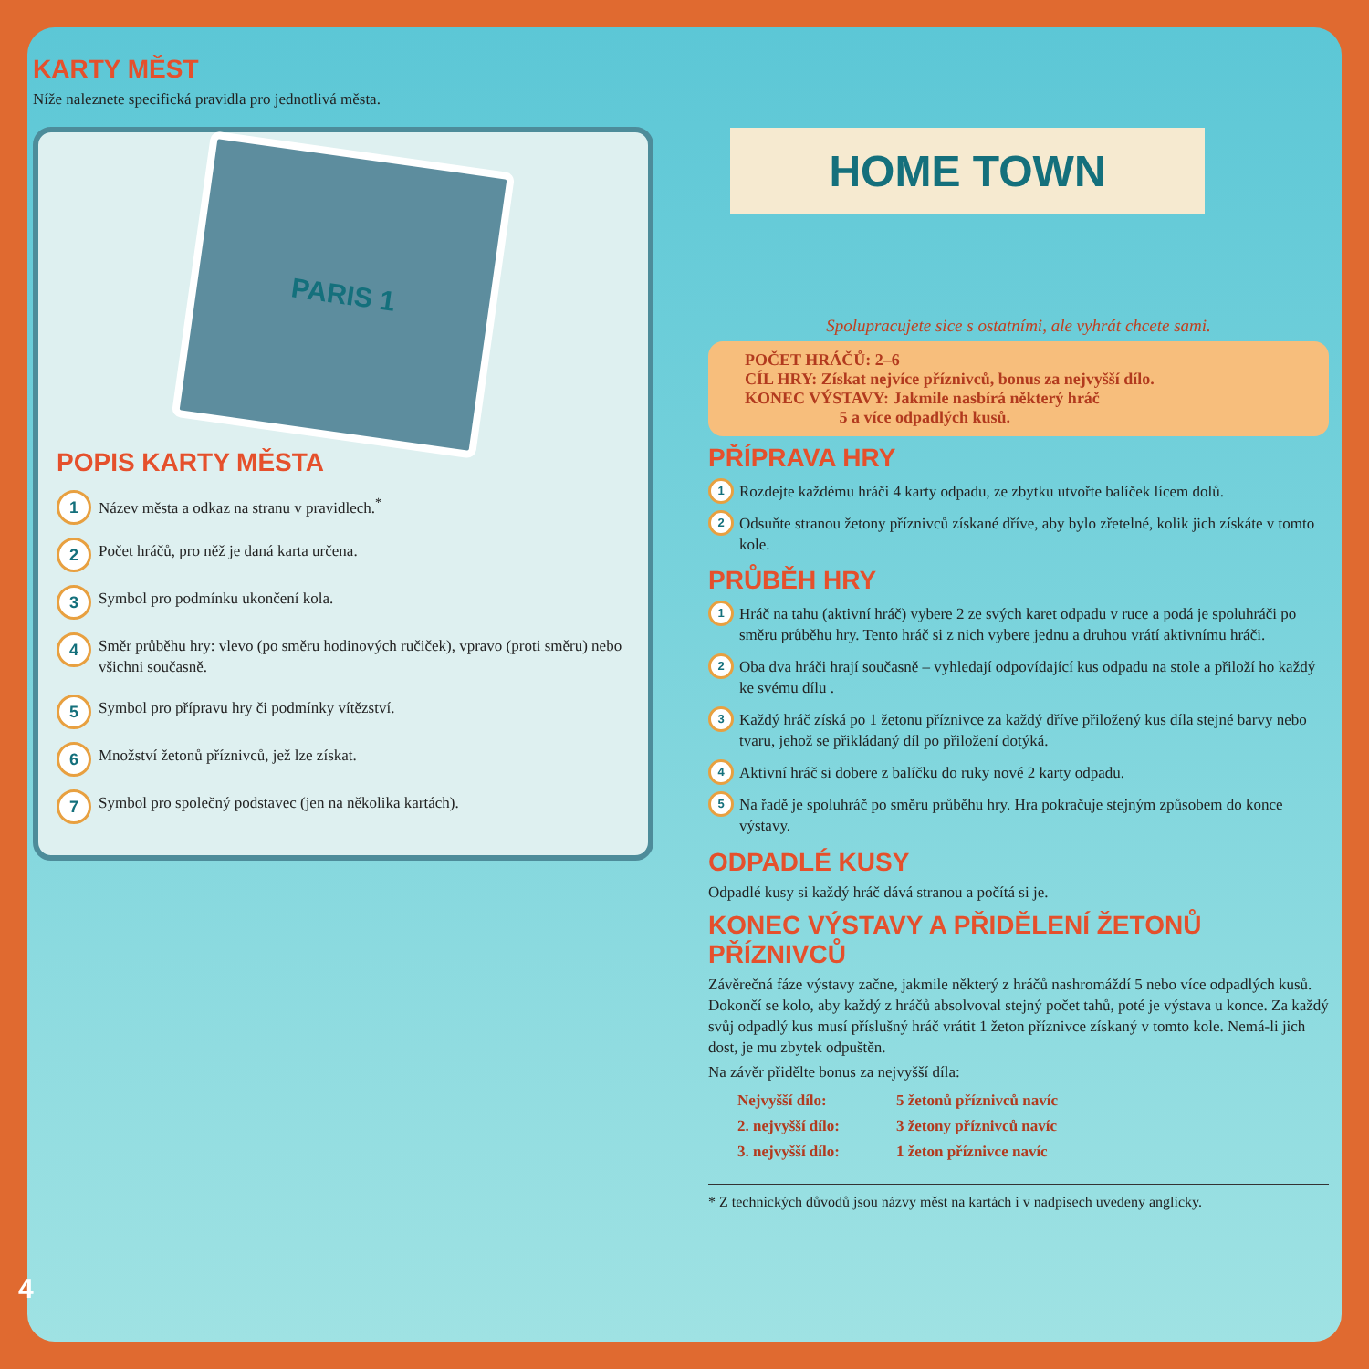KARTY MĚST
Níže naleznete specifická pravidla pro jednotlivá města.
PARIS 1
POPIS KARTY MĚSTA
1
Název města a odkaz na stranu v pravidlech.<sup>*</sup>
2
Počet hráčů, pro něž je daná karta určena.
3
Symbol pro podmínku ukončení kola.
4
Směr průběhu hry: vlevo (po směru hodinových ručiček), vpravo (proti směru) nebo všichni současně.
5
Symbol pro přípravu hry či podmínky vítězství.
6
Množství žetonů příznivců, jež lze získat.
7
Symbol pro společný podstavec (jen na několika kartách).
Spolupracujete sice s ostatními, ale vyhrát chcete sami.
POČET HRÁČŮ: 2–6
CÍL HRY: Získat nejvíce příznivců, bonus za nejvyšší dílo.
KONEC VÝSTAVY: Jakmile nasbírá některý hráč
5 a více odpadlých kusů.
PŘÍPRAVA HRY
1
Rozdejte každému hráči 4 karty odpadu, ze zbytku utvořte balíček lícem dolů.
2
Odsuňte stranou žetony příznivců získané dříve, aby bylo zřetelné, kolik jich získáte v tomto kole.
PRŮBĚH HRY
1
Hráč na tahu (aktivní hráč) vybere 2 ze svých karet odpadu v ruce a podá je spoluhráči po směru průběhu hry. Tento hráč si z nich vybere jednu a druhou vrátí aktivnímu hráči.
2
Oba dva hráči hrají současně – vyhledají odpovídající kus odpadu na stole a přiloží ho každý ke svému dílu .
3
Každý hráč získá po 1 žetonu příznivce za každý dříve přiložený kus díla stejné barvy nebo tvaru, jehož se přikládaný díl po přiložení dotýká.
4
Aktivní hráč si dobere z balíčku do ruky nové 2 karty odpadu.
5
Na řadě je spoluhráč po směru průběhu hry. Hra pokračuje stejným způsobem do konce výstavy.
ODPADLÉ KUSY
Odpadlé kusy si každý hráč dává stranou a počítá si je.
KONEC VÝSTAVY A PŘIDĚLENÍ ŽETONŮ PŘÍZNIVCŮ
Závěrečná fáze výstavy začne, jakmile některý z hráčů nashromáždí 5 nebo více odpadlých kusů. Dokončí se kolo, aby každý z hráčů absolvoval stejný počet tahů, poté je výstava u konce. Za každý svůj odpadlý kus musí příslušný hráč vrátit 1 žeton příznivce získaný v tomto kole. Nemá-li jich dost, je mu zbytek odpuštěn.
Na závěr přidělte bonus za nejvyšší díla:
| Nejvyšší dílo: | 5 žetonů příznivců navíc |
| 2. nejvyšší dílo: | 3 žetony příznivců navíc |
| 3. nejvyšší dílo: | 1 žeton příznivce navíc |
* Z technických důvodů jsou názvy měst na kartách i v nadpisech uvedeny anglicky.
HOME TOWN
4